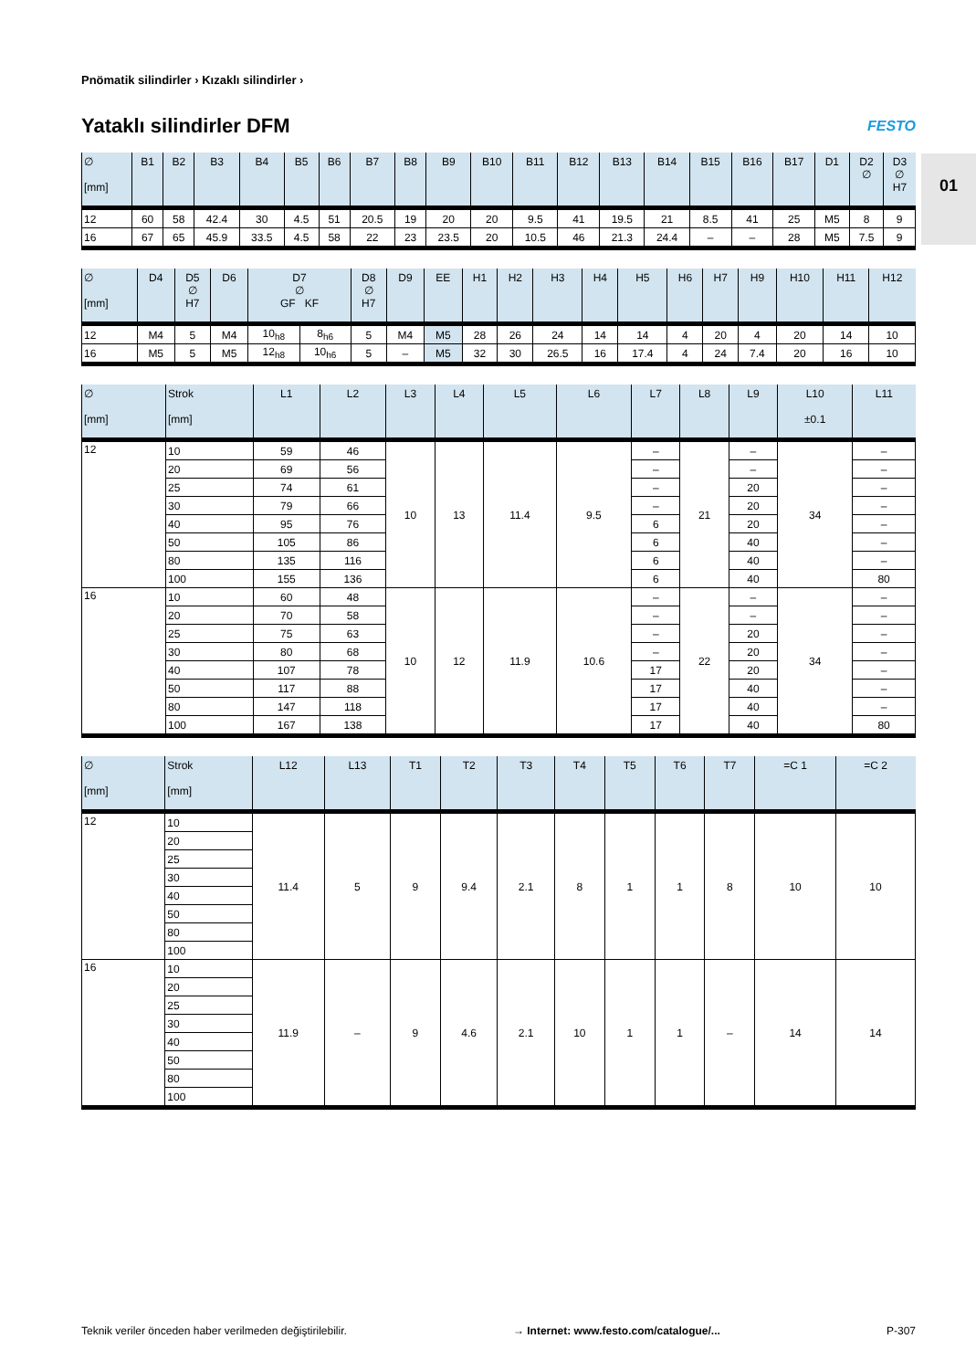01
Pnömatik silindirler › Kızaklı silindirler ›
Yataklı silindirler DFM
FESTO
| ∅ [mm] | B1 | B2 | B3 | B4 | B5 | B6 | B7 | B8 | B9 | B10 | B11 | B12 | B13 | B14 | B15 | B16 | B17 | D1 | D2 ∅ | D3 ∅ H7 |
| --- | --- | --- | --- | --- | --- | --- | --- | --- | --- | --- | --- | --- | --- | --- | --- | --- | --- | --- | --- | --- |
| 12 | 60 | 58 | 42.4 | 30 | 4.5 | 51 | 20.5 | 19 | 20 | 20 | 9.5 | 41 | 19.5 | 21 | 8.5 | 41 | 25 | M5 | 8 | 9 |
| 16 | 67 | 65 | 45.9 | 33.5 | 4.5 | 58 | 22 | 23 | 23.5 | 20 | 10.5 | 46 | 21.3 | 24.4 | – | – | 28 | M5 | 7.5 | 9 |
| ∅ [mm] | D4 | D5 ∅ H7 | D6 | D7 ∅ GF KF | | D8 ∅ H7 | D9 | EE | H1 | H2 | H3 | H4 | H5 | H6 | H7 | H9 | H10 | H11 | H12 |
| --- | --- | --- | --- | --- | --- | --- | --- | --- | --- | --- | --- | --- | --- | --- | --- | --- | --- | --- | --- |
| 12 | M4 | 5 | M4 | 10<sub>h8</sub> | 8<sub>h6</sub> | 5 | M4 | M5 | 28 | 26 | 24 | 14 | 14 | 4 | 20 | 4 | 20 | 14 | 10 |
| 16 | M5 | 5 | M5 | 12<sub>h8</sub> | 10<sub>h6</sub> | 5 | – | M5 | 32 | 30 | 26.5 | 16 | 17.4 | 4 | 24 | 7.4 | 20 | 16 | 10 |
| ∅ [mm] | Strok [mm] | L1 | L2 | L3 | L4 | L5 | L6 | L7 | L8 | L9 | L10 ±0.1 | L11 |
| --- | --- | --- | --- | --- | --- | --- | --- | --- | --- | --- | --- | --- |
| 12 | 10 | 59 | 46 | 10 | 13 | 11.4 | 9.5 | – | 21 | – | 34 | – |
| | 20 | 69 | 56 | | | | | – | | – | | – |
| | 25 | 74 | 61 | | | | | – | | 20 | | – |
| | 30 | 79 | 66 | | | | | – | | 20 | | – |
| | 40 | 95 | 76 | | | | | 6 | | 20 | | – |
| | 50 | 105 | 86 | | | | | 6 | | 40 | | – |
| | 80 | 135 | 116 | | | | | 6 | | 40 | | – |
| | 100 | 155 | 136 | | | | | 6 | | 40 | | 80 |
| 16 | 10 | 60 | 48 | 10 | 12 | 11.9 | 10.6 | – | 22 | – | 34 | – |
| | 20 | 70 | 58 | | | | | – | | – | | – |
| | 25 | 75 | 63 | | | | | – | | 20 | | – |
| | 30 | 80 | 68 | | | | | – | | 20 | | – |
| | 40 | 107 | 78 | | | | | 17 | | 20 | | – |
| | 50 | 117 | 88 | | | | | 17 | | 40 | | – |
| | 80 | 147 | 118 | | | | | 17 | | 40 | | – |
| | 100 | 167 | 138 | | | | | 17 | | 40 | | 80 |
| ∅ [mm] | Strok [mm] | L12 | L13 | T1 | T2 | T3 | T4 | T5 | T6 | T7 | =C 1 | =C 2 |
| --- | --- | --- | --- | --- | --- | --- | --- | --- | --- | --- | --- | --- |
| 12 | 10 | 11.4 | 5 | 9 | 9.4 | 2.1 | 8 | 1 | 1 | 8 | 10 | 10 |
| | 20 | | | | | | | | | | | |
| | 25 | | | | | | | | | | | |
| | 30 | | | | | | | | | | | |
| | 40 | | | | | | | | | | | |
| | 50 | | | | | | | | | | | |
| | 80 | | | | | | | | | | | |
| | 100 | | | | | | | | | | | |
| 16 | 10 | 11.9 | – | 9 | 4.6 | 2.1 | 10 | 1 | 1 | – | 14 | 14 |
| | 20 | | | | | | | | | | | |
| | 25 | | | | | | | | | | | |
| | 30 | | | | | | | | | | | |
| | 40 | | | | | | | | | | | |
| | 50 | | | | | | | | | | | |
| | 80 | | | | | | | | | | | |
| | 100 | | | | | | | | | | | |
Teknik veriler önceden haber verilmeden değiştirilebilir. → Internet: www.festo.com/catalogue/... P-307